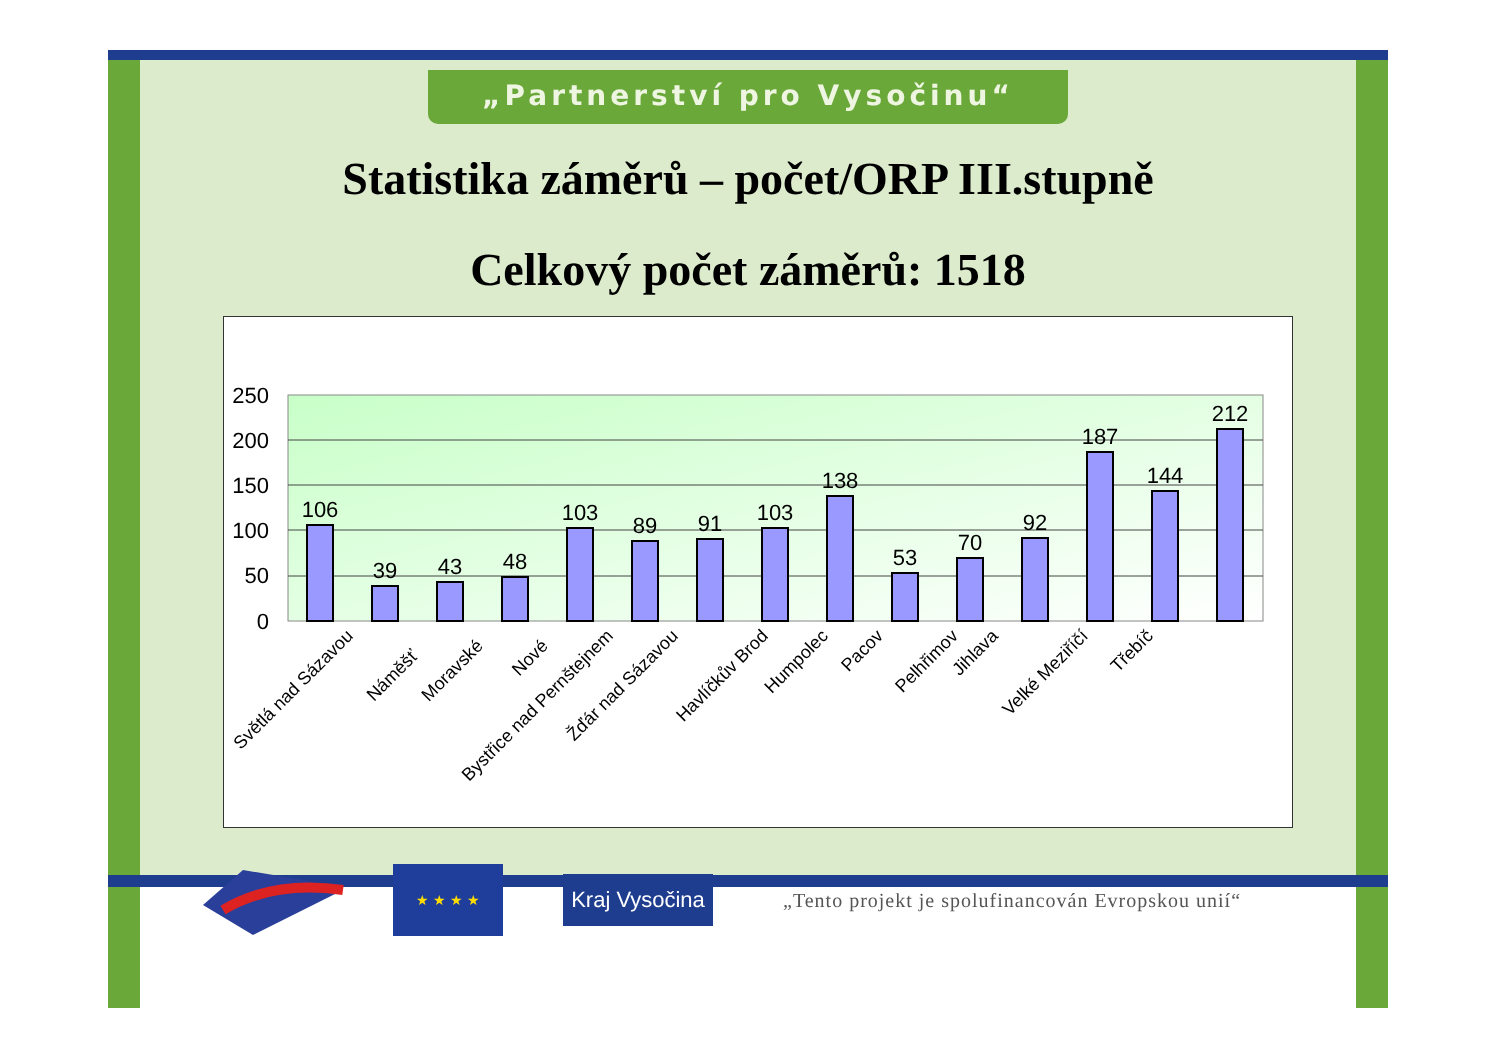„Partnerství pro Vysočinu“
Statistika záměrů – počet/ORP III.stupně
Celkový počet záměrů: 1518
250
200
150
100
50
0
106
39
43
48
103
89
91
103
138
53
70
92
187
144
212
Světlá nad Sázavou
Náměšť
Moravské
Nové
Bystřice nad Pernštejnem
Žďár nad Sázavou
Havlíčkův Brod
Humpolec
Pacov
Pelhřimov
Jihlava
Velké Meziříčí
Třebíč
★ ★ ★ ★
Kraj Vysočina
„Tento projekt je spolufinancován Evropskou unií“